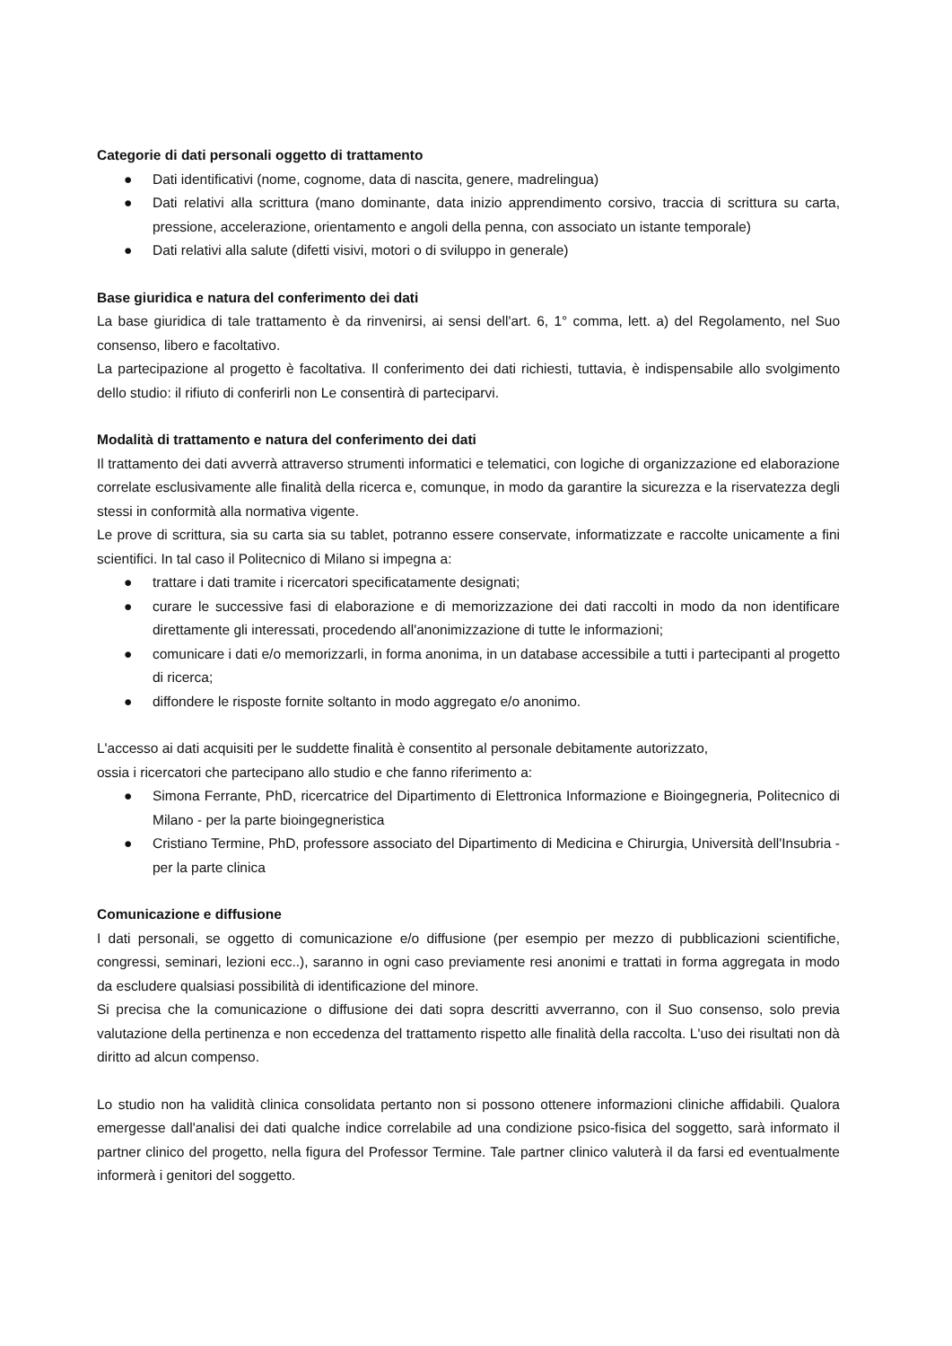Categorie di dati personali oggetto di trattamento
● Dati identificativi (nome, cognome, data di nascita, genere, madrelingua)
● Dati relativi alla scrittura (mano dominante, data inizio apprendimento corsivo, traccia di scrittura su carta, pressione, accelerazione, orientamento e angoli della penna, con associato un istante temporale)
● Dati relativi alla salute (difetti visivi, motori o di sviluppo in generale)
Base giuridica e natura del conferimento dei dati
La base giuridica di tale trattamento è da rinvenirsi, ai sensi dell'art. 6, 1° comma, lett. a) del Regolamento, nel Suo consenso, libero e facoltativo.
La partecipazione al progetto è facoltativa. Il conferimento dei dati richiesti, tuttavia, è indispensabile allo svolgimento dello studio: il rifiuto di conferirli non Le consentirà di parteciparvi.
Modalità di trattamento e natura del conferimento dei dati
Il trattamento dei dati avverrà attraverso strumenti informatici e telematici, con logiche di organizzazione ed elaborazione correlate esclusivamente alle finalità della ricerca e, comunque, in modo da garantire la sicurezza e la riservatezza degli stessi in conformità alla normativa vigente.
Le prove di scrittura, sia su carta sia su tablet, potranno essere conservate, informatizzate e raccolte unicamente a fini scientifici. In tal caso il Politecnico di Milano si impegna a:
● trattare i dati tramite i ricercatori specificatamente designati;
● curare le successive fasi di elaborazione e di memorizzazione dei dati raccolti in modo da non identificare direttamente gli interessati, procedendo all'anonimizzazione di tutte le informazioni;
● comunicare i dati e/o memorizzarli, in forma anonima, in un database accessibile a tutti i partecipanti al progetto di ricerca;
● diffondere le risposte fornite soltanto in modo aggregato e/o anonimo.
L'accesso ai dati acquisiti per le suddette finalità è consentito al personale debitamente autorizzato,
ossia i ricercatori che partecipano allo studio e che fanno riferimento a:
● Simona Ferrante, PhD, ricercatrice del Dipartimento di Elettronica Informazione e Bioingegneria, Politecnico di Milano - per la parte bioingegneristica
● Cristiano Termine, PhD, professore associato del Dipartimento di Medicina e Chirurgia, Università dell'Insubria - per la parte clinica
Comunicazione e diffusione
I dati personali, se oggetto di comunicazione e/o diffusione (per esempio per mezzo di pubblicazioni scientifiche, congressi, seminari, lezioni ecc..), saranno in ogni caso previamente resi anonimi e trattati in forma aggregata in modo da escludere qualsiasi possibilità di identificazione del minore.
Si precisa che la comunicazione o diffusione dei dati sopra descritti avverranno, con il Suo consenso, solo previa valutazione della pertinenza e non eccedenza del trattamento rispetto alle finalità della raccolta. L'uso dei risultati non dà diritto ad alcun compenso.
Lo studio non ha validità clinica consolidata pertanto non si possono ottenere informazioni cliniche affidabili. Qualora emergesse dall'analisi dei dati qualche indice correlabile ad una condizione psico-fisica del soggetto, sarà informato il partner clinico del progetto, nella figura del Professor Termine. Tale partner clinico valuterà il da farsi ed eventualmente informerà i genitori del soggetto.